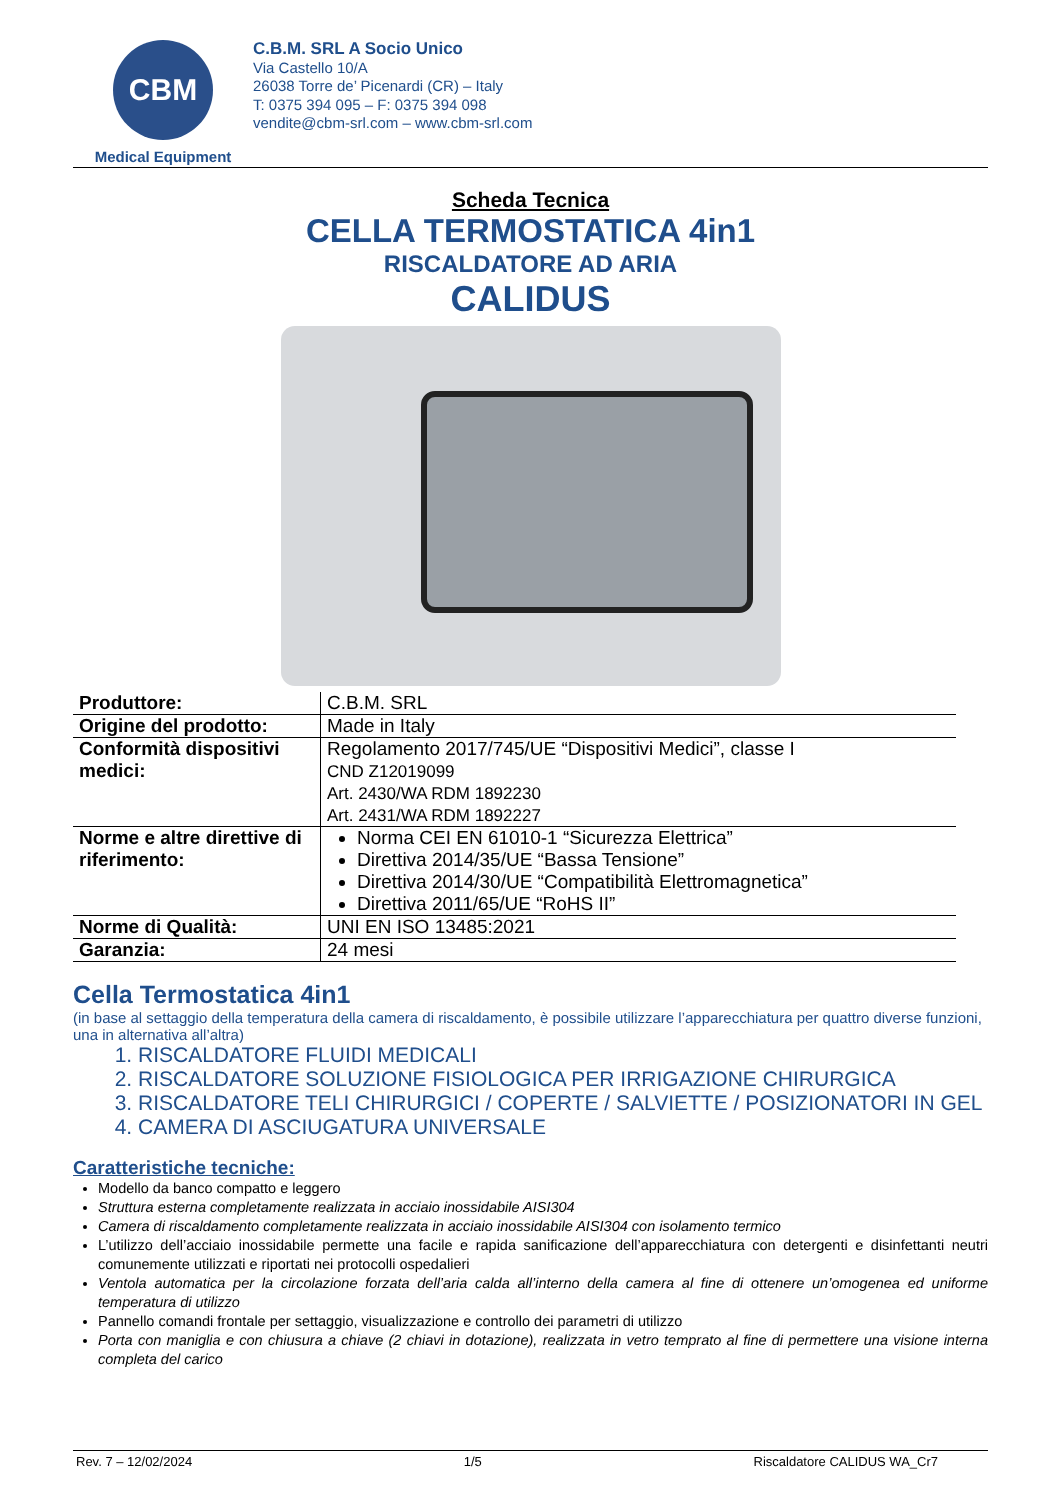CBM
Medical Equipment
C.B.M. SRL A Socio Unico
Via Castello 10/A
26038 Torre de’ Picenardi (CR) – Italy
T: 0375 394 095 – F: 0375 394 098
vendite@cbm-srl.com – www.cbm-srl.com
Scheda Tecnica
CELLA TERMOSTATICA 4in1
RISCALDATORE AD ARIA
CALIDUS
| Produttore: | C.B.M. SRL |
| Origine del prodotto: | Made in Italy |
| Conformità dispositivi medici: | Regolamento 2017/745/UE “Dispositivi Medici”, classe I CND Z12019099 Art. 2430/WA RDM 1892230 Art. 2431/WA RDM 1892227 |
| Norme e altre direttive di riferimento: | Norma CEI EN 61010-1 “Sicurezza Elettrica” Direttiva 2014/35/UE “Bassa Tensione” Direttiva 2014/30/UE “Compatibilità Elettromagnetica” Direttiva 2011/65/UE “RoHS II” |
| Norme di Qualità: | UNI EN ISO 13485:2021 |
| Garanzia: | 24 mesi |
Cella Termostatica 4in1
(in base al settaggio della temperatura della camera di riscaldamento, è possibile utilizzare l’apparecchiatura per quattro diverse funzioni, una in alternativa all’altra)
1. RISCALDATORE FLUIDI MEDICALI
2. RISCALDATORE SOLUZIONE FISIOLOGICA PER IRRIGAZIONE CHIRURGICA
3. RISCALDATORE TELI CHIRURGICI / COPERTE / SALVIETTE / POSIZIONATORI IN GEL
4. CAMERA DI ASCIUGATURA UNIVERSALE
Caratteristiche tecniche:
Modello da banco compatto e leggero
Struttura esterna completamente realizzata in acciaio inossidabile AISI304
Camera di riscaldamento completamente realizzata in acciaio inossidabile AISI304 con isolamento termico
L’utilizzo dell’acciaio inossidabile permette una facile e rapida sanificazione dell’apparecchiatura con detergenti e disinfettanti neutri comunemente utilizzati e riportati nei protocolli ospedalieri
Ventola automatica per la circolazione forzata dell’aria calda all’interno della camera al fine di ottenere un’omogenea ed uniforme temperatura di utilizzo
Pannello comandi frontale per settaggio, visualizzazione e controllo dei parametri di utilizzo
Porta con maniglia e con chiusura a chiave (2 chiavi in dotazione), realizzata in vetro temprato al fine di permettere una visione interna completa del carico
Rev. 7 – 12/02/2024 1/5 Riscaldatore CALIDUS WA_Cr7